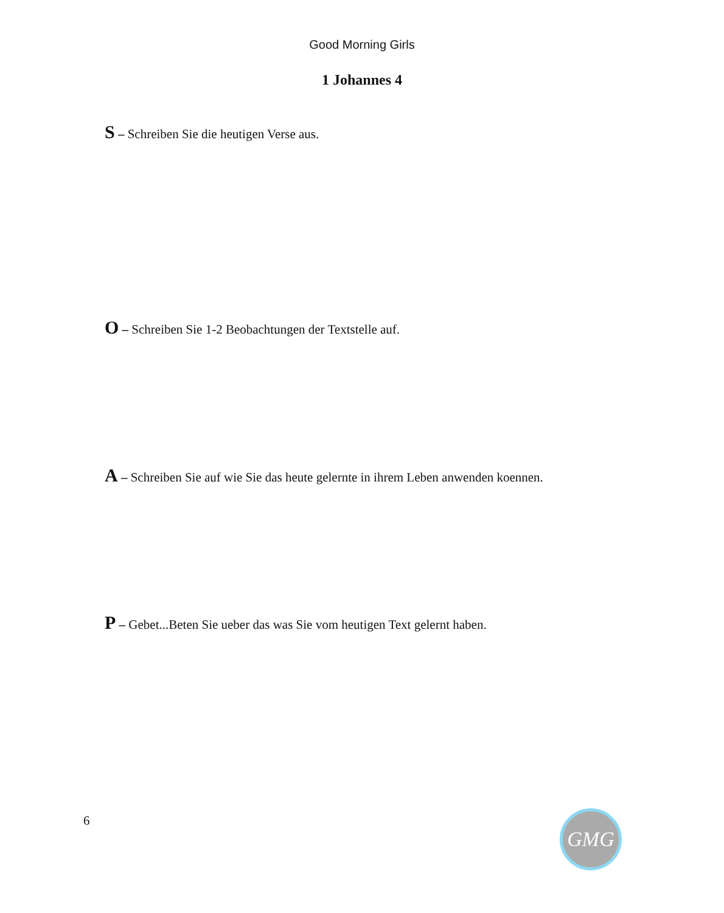Good Morning Girls
1 Johannes 4
S – Schreiben Sie die heutigen Verse aus.
O – Schreiben Sie 1-2 Beobachtungen der Textstelle auf.
A – Schreiben Sie auf wie Sie das heute gelernte in ihrem Leben anwenden koennen.
P – Gebet...Beten Sie ueber das was Sie vom heutigen Text gelernt haben.
6 GMG